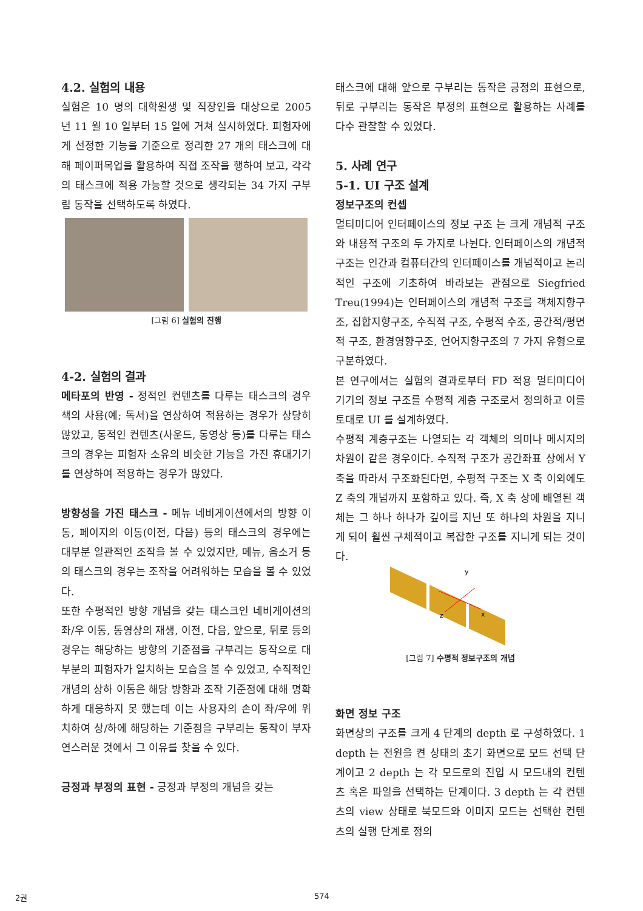4.2. 실험의 내용
실험은 10 명의 대학원생 및 직장인을 대상으로 2005 년 11 월 10 일부터 15 일에 거쳐 실시하였다. 피험자에게 선정한 기능을 기준으로 정리한 27 개의 태스크에 대해 페이퍼목업을 활용하여 직접 조작을 행하여 보고, 각각의 태스크에 적용 가능할 것으로 생각되는 34 가지 구부림 동작을 선택하도록 하였다.
[그림 6] 실험의 진행
4-2. 실험의 결과
메타포의 반영 - 정적인 컨텐츠를 다루는 태스크의 경우 책의 사용(예; 독서)을 연상하여 적용하는 경우가 상당히 많았고, 동적인 컨텐츠(사운드, 동영상 등)를 다루는 태스크의 경우는 피험자 소유의 비슷한 기능을 가진 휴대기기를 연상하여 적용하는 경우가 많았다.
방향성을 가진 태스크 - 메뉴 네비게이션에서의 방향 이동, 페이지의 이동(이전, 다음) 등의 태스크의 경우에는 대부분 일관적인 조작을 볼 수 있었지만, 메뉴, 음소거 등의 태스크의 경우는 조작을 어려워하는 모습을 볼 수 있었다.
또한 수평적인 방향 개념을 갖는 태스크인 네비게이션의 좌/우 이동, 동영상의 재생, 이전, 다음, 앞으로, 뒤로 등의 경우는 해당하는 방향의 기준점을 구부리는 동작으로 대부분의 피험자가 일치하는 모습을 볼 수 있었고, 수직적인 개념의 상하 이동은 해당 방향과 조작 기준점에 대해 명확하게 대응하지 못 했는데 이는 사용자의 손이 좌/우에 위치하여 상/하에 해당하는 기준점을 구부리는 동작이 부자연스러운 것에서 그 이유를 찾을 수 있다.
긍정과 부정의 표현 - 긍정과 부정의 개념을 갖는
태스크에 대해 앞으로 구부리는 동작은 긍정의 표현으로, 뒤로 구부리는 동작은 부정의 표현으로 활용하는 사례를 다수 관찰할 수 있었다.
5. 사례 연구
5-1. UI 구조 설계
정보구조의 컨셉
멀티미디어 인터페이스의 정보 구조 는 크게 개념적 구조와 내용적 구조의 두 가지로 나뉜다. 인터페이스의 개념적 구조는 인간과 컴퓨터간의 인터페이스를 개념적이고 논리적인 구조에 기초하여 바라보는 관점으로 Siegfried Treu(1994)는 인터페이스의 개념적 구조를 객체지향구조, 집합지향구조, 수직적 구조, 수평적 수조, 공간적/평면적 구조, 환경영향구조, 언어지향구조의 7 가지 유형으로 구분하였다.
본 연구에서는 실험의 결과로부터 FD 적용 멀티미디어 기기의 정보 구조를 수평적 계층 구조로서 정의하고 이를 토대로 UI 를 설계하였다.
수평적 계층구조는 나열되는 각 객체의 의미나 메시지의 차원이 같은 경우이다. 수직적 구조가 공간좌표 상에서 Y 축을 따라서 구조화된다면, 수평적 구조는 X 축 이외에도 Z 축의 개념까지 포함하고 있다. 즉, X 축 상에 배열된 객체는 그 하나 하나가 깊이를 지닌 또 하나의 차원을 지니게 되어 훨씬 구체적이고 복잡한 구조를 지니게 되는 것이다.
y
z
x
[그림 7] 수평적 정보구조의 개념
화면 정보 구조
화면상의 구조를 크게 4 단계의 depth 로 구성하였다. 1 depth 는 전원을 켠 상태의 초기 화면으로 모드 선택 단계이고 2 depth 는 각 모드로의 진입 시 모드내의 컨텐츠 혹은 파일을 선택하는 단계이다. 3 depth 는 각 컨텐츠의 view 상태로 북모드와 이미지 모드는 선택한 컨텐츠의 실행 단계로 정의
2권 574